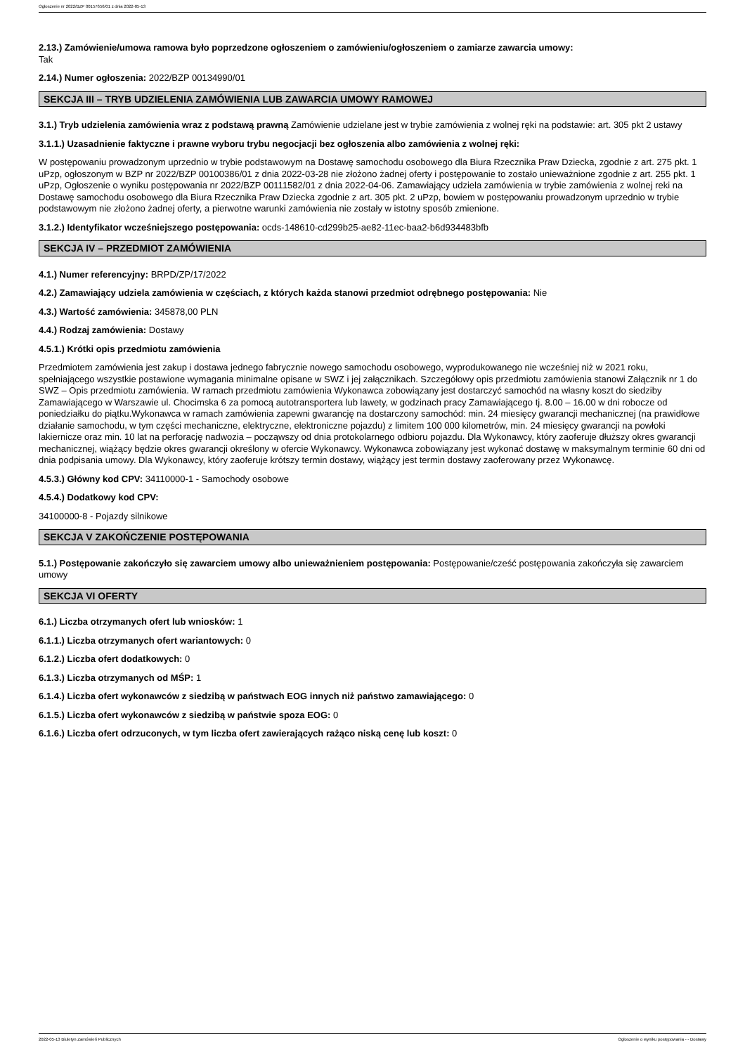Ogłoszenie nr 2022/BZP 00157656/01 z dnia 2022-05-13
2.13.) Zamówienie/umowa ramowa było poprzedzone ogłoszeniem o zamówieniu/ogłoszeniem o zamiarze zawarcia umowy:
Tak
2.14.) Numer ogłoszenia: 2022/BZP 00134990/01
SEKCJA III – TRYB UDZIELENIA ZAMÓWIENIA LUB ZAWARCIA UMOWY RAMOWEJ
3.1.) Tryb udzielenia zamówienia wraz z podstawą prawną Zamówienie udzielane jest w trybie zamówienia z wolnej ręki na podstawie: art. 305 pkt 2 ustawy
3.1.1.) Uzasadnienie faktyczne i prawne wyboru trybu negocjacji bez ogłoszenia albo zamówienia z wolnej ręki:
W postępowaniu prowadzonym uprzednio w trybie podstawowym na Dostawę samochodu osobowego dla Biura Rzecznika Praw Dziecka, zgodnie z art. 275 pkt. 1 uPzp, ogłoszonym w BZP nr 2022/BZP 00100386/01 z dnia 2022-03-28 nie złożono żadnej oferty i postępowanie to zostało unieważnione zgodnie z art. 255 pkt. 1 uPzp, Ogłoszenie o wyniku postępowania nr 2022/BZP 00111582/01 z dnia 2022-04-06. Zamawiający udziela zamówienia w trybie zamówienia z wolnej reki na Dostawę samochodu osobowego dla Biura Rzecznika Praw Dziecka zgodnie z art. 305 pkt. 2 uPzp, bowiem w postępowaniu prowadzonym uprzednio w trybie podstawowym nie złożono żadnej oferty, a pierwotne warunki zamówienia nie zostały w istotny sposób zmienione.
3.1.2.) Identyfikator wcześniejszego postępowania: ocds-148610-cd299b25-ae82-11ec-baa2-b6d934483bfb
SEKCJA IV – PRZEDMIOT ZAMÓWIENIA
4.1.) Numer referencyjny: BRPD/ZP/17/2022
4.2.) Zamawiający udziela zamówienia w częściach, z których każda stanowi przedmiot odrębnego postępowania: Nie
4.3.) Wartość zamówienia: 345878,00 PLN
4.4.) Rodzaj zamówienia: Dostawy
4.5.1.) Krótki opis przedmiotu zamówienia
Przedmiotem zamówienia jest zakup i dostawa jednego fabrycznie nowego samochodu osobowego, wyprodukowanego nie wcześniej niż w 2021 roku, spełniającego wszystkie postawione wymagania minimalne opisane w SWZ i jej załącznikach. Szczegółowy opis przedmiotu zamówienia stanowi Załącznik nr 1 do SWZ – Opis przedmiotu zamówienia. W ramach przedmiotu zamówienia Wykonawca zobowiązany jest dostarczyć samochód na własny koszt do siedziby Zamawiającego w Warszawie ul. Chocimska 6 za pomocą autotransportera lub lawety, w godzinach pracy Zamawiającego tj. 8.00 – 16.00 w dni robocze od poniedziałku do piątku.Wykonawca w ramach zamówienia zapewni gwarancję na dostarczony samochód: min. 24 miesięcy gwarancji mechanicznej (na prawidłowe działanie samochodu, w tym części mechaniczne, elektryczne, elektroniczne pojazdu) z limitem 100 000 kilometrów, min. 24 miesięcy gwarancji na powłoki lakiernicze oraz min. 10 lat na perforację nadwozia – począwszy od dnia protokolarnego odbioru pojazdu. Dla Wykonawcy, który zaoferuje dłuższy okres gwarancji mechanicznej, wiążący będzie okres gwarancji określony w ofercie Wykonawcy. Wykonawca zobowiązany jest wykonać dostawę w maksymalnym terminie 60 dni od dnia podpisania umowy. Dla Wykonawcy, który zaoferuje krótszy termin dostawy, wiążący jest termin dostawy zaoferowany przez Wykonawcę.
4.5.3.) Główny kod CPV: 34110000-1 - Samochody osobowe
4.5.4.) Dodatkowy kod CPV:
34100000-8 - Pojazdy silnikowe
SEKCJA V ZAKOŃCZENIE POSTĘPOWANIA
5.1.) Postępowanie zakończyło się zawarciem umowy albo unieważnieniem postępowania: Postępowanie/cześć postępowania zakończyła się zawarciem umowy
SEKCJA VI OFERTY
6.1.) Liczba otrzymanych ofert lub wniosków: 1
6.1.1.) Liczba otrzymanych ofert wariantowych: 0
6.1.2.) Liczba ofert dodatkowych: 0
6.1.3.) Liczba otrzymanych od MŚP: 1
6.1.4.) Liczba ofert wykonawców z siedzibą w państwach EOG innych niż państwo zamawiającego: 0
6.1.5.) Liczba ofert wykonawców z siedzibą w państwie spoza EOG: 0
6.1.6.) Liczba ofert odrzuconych, w tym liczba ofert zawierających rażąco niską cenę lub koszt: 0
2022-05-13 Biuletyn Zamówień Publicznych Ogłoszenie o wyniku postępowania - - Dostawy